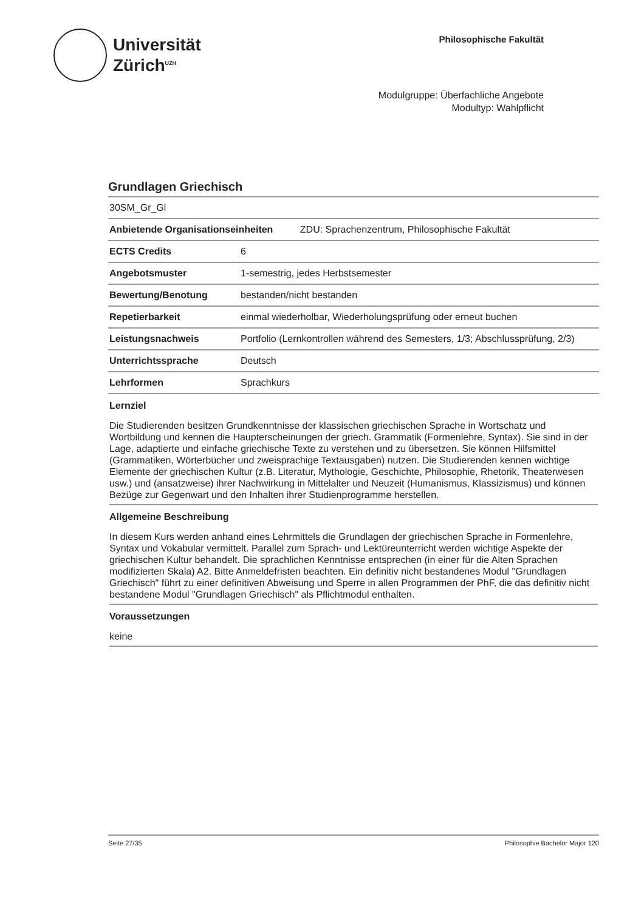Universität
Zürich<sup>UZH</sup>
Philosophische Fakultät
Modulgruppe: Überfachliche Angebote
Modultyp: Wahlpflicht
Grundlagen Griechisch
| 30SM_Gr_Gl | |
| Anbietende Organisationseinheiten ZDU: Sprachenzentrum, Philosophische Fakultät | |
| ECTS Credits | 6 |
| Angebotsmuster | 1-semestrig, jedes Herbstsemester |
| Bewertung/Benotung | bestanden/nicht bestanden |
| Repetierbarkeit | einmal wiederholbar, Wiederholungsprüfung oder erneut buchen |
| Leistungsnachweis | Portfolio (Lernkontrollen während des Semesters, 1/3; Abschlussprüfung, 2/3) |
| Unterrichtssprache | Deutsch |
| Lehrformen | Sprachkurs |
Lernziel
Die Studierenden besitzen Grundkenntnisse der klassischen griechischen Sprache in Wortschatz und Wortbildung und kennen die Haupterscheinungen der griech. Grammatik (Formenlehre, Syntax). Sie sind in der Lage, adaptierte und einfache griechische Texte zu verstehen und zu übersetzen. Sie können Hilfsmittel (Grammatiken, Wörterbücher und zweisprachige Textausgaben) nutzen. Die Studierenden kennen wichtige Elemente der griechischen Kultur (z.B. Literatur, Mythologie, Geschichte, Philosophie, Rhetorik, Theaterwesen usw.) und (ansatzweise) ihrer Nachwirkung in Mittelalter und Neuzeit (Humanismus, Klassizismus) und können Bezüge zur Gegenwart und den Inhalten ihrer Studienprogramme herstellen.
Allgemeine Beschreibung
In diesem Kurs werden anhand eines Lehrmittels die Grundlagen der griechischen Sprache in Formenlehre, Syntax und Vokabular vermittelt. Parallel zum Sprach- und Lektüreunterricht werden wichtige Aspekte der griechischen Kultur behandelt. Die sprachlichen Kenntnisse entsprechen (in einer für die Alten Sprachen modifizierten Skala) A2. Bitte Anmeldefristen beachten. Ein definitiv nicht bestandenes Modul "Grundlagen Griechisch" führt zu einer definitiven Abweisung und Sperre in allen Programmen der PhF, die das definitiv nicht bestandene Modul "Grundlagen Griechisch" als Pflichtmodul enthalten.
Voraussetzungen
keine
Seite 27/35 Philosophie Bachelor Major 120